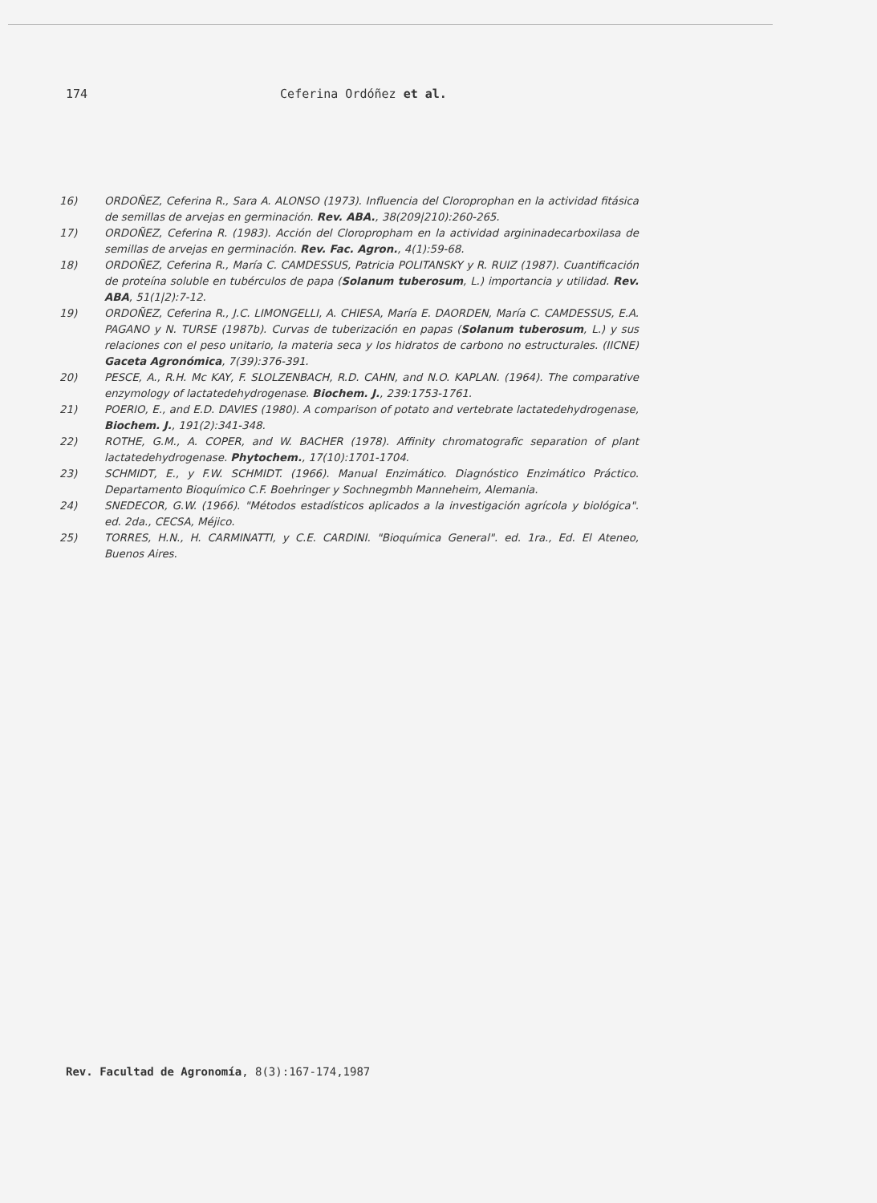174 Ceferina Ordóñez et al.
16) ORDOÑEZ, Ceferina R., Sara A. ALONSO (1973). Influencia del Cloroprophan en la actividad fitásica de semillas de arvejas en germinación. Rev. ABA., 38(209|210):260-265.
17) ORDOÑEZ, Ceferina R. (1983). Acción del Cloropropham en la actividad argininadecarboxilasa de semillas de arvejas en germinación. Rev. Fac. Agron., 4(1):59-68.
18) ORDOÑEZ, Ceferina R., María C. CAMDESSUS, Patricia POLITANSKY y R. RUIZ (1987). Cuantificación de proteína soluble en tubérculos de papa (Solanum tuberosum, L.) importancia y utilidad. Rev. ABA, 51(1|2):7-12.
19) ORDOÑEZ, Ceferina R., J.C. LIMONGELLI, A. CHIESA, María E. DAORDEN, María C. CAMDESSUS, E.A. PAGANO y N. TURSE (1987b). Curvas de tuberización en papas (Solanum tuberosum, L.) y sus relaciones con el peso unitario, la materia seca y los hidratos de carbono no estructurales. (IICNE) Gaceta Agronómica, 7(39):376-391.
20) PESCE, A., R.H. Mc KAY, F. SLOLZENBACH, R.D. CAHN, and N.O. KAPLAN. (1964). The comparative enzymology of lactatedehydrogenase. Biochem. J., 239:1753-1761.
21) POERIO, E., and E.D. DAVIES (1980). A comparison of potato and vertebrate lactatedehydrogenase, Biochem. J., 191(2):341-348.
22) ROTHE, G.M., A. COPER, and W. BACHER (1978). Affinity chromatografic separation of plant lactatedehydrogenase. Phytochem., 17(10):1701-1704.
23) SCHMIDT, E., y F.W. SCHMIDT. (1966). Manual Enzimático. Diagnóstico Enzimático Práctico. Departamento Bioquímico C.F. Boehringer y Sochnegmbh Manneheim, Alemania.
24) SNEDECOR, G.W. (1966). "Métodos estadísticos aplicados a la investigación agrícola y biológica". ed. 2da., CECSA, Méjico.
25) TORRES, H.N., H. CARMINATTI, y C.E. CARDINI. "Bioquímica General". ed. 1ra., Ed. El Ateneo, Buenos Aires.
Rev. Facultad de Agronomía, 8(3):167-174,1987